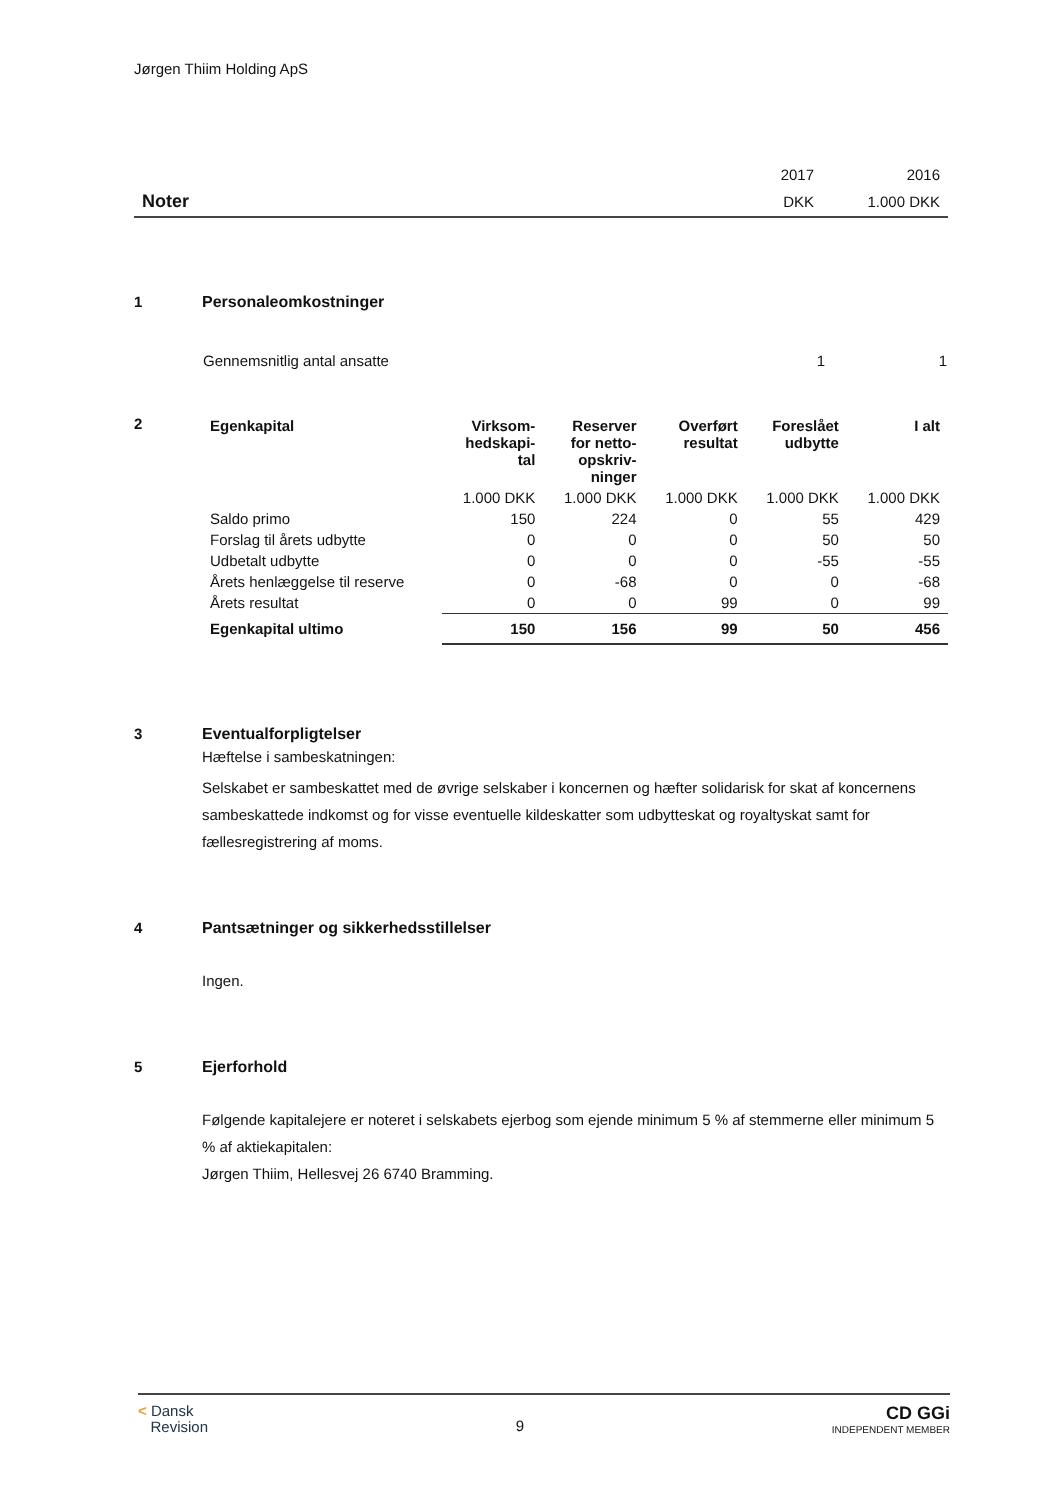Jørgen Thiim Holding ApS
| | 2017 | 2016 |
| Noter | DKK | 1.000 DKK |
1 Personaleomkostninger
| Gennemsnitlig antal ansatte | 1 | 1 |
2
| Egenkapital | Virksom- hedskapi- tal | Reserver for netto- opskriv- ninger | Overført resultat | Foreslået udbytte | I alt |
| --- | --- | --- | --- | --- | --- |
| | 1.000 DKK | 1.000 DKK | 1.000 DKK | 1.000 DKK | 1.000 DKK |
| Saldo primo | 150 | 224 | 0 | 55 | 429 |
| Forslag til årets udbytte | 0 | 0 | 0 | 50 | 50 |
| Udbetalt udbytte | 0 | 0 | 0 | -55 | -55 |
| Årets henlæggelse til reserve | 0 | -68 | 0 | 0 | -68 |
| Årets resultat | 0 | 0 | 99 | 0 | 99 |
| Egenkapital ultimo | 150 | 156 | 99 | 50 | 456 |
3 Eventualforpligtelser
Hæftelse i sambeskatningen:
Selskabet er sambeskattet med de øvrige selskaber i koncernen og hæfter solidarisk for skat af koncernens sambeskattede indkomst og for visse eventuelle kildeskatter som udbytteskat og royaltyskat samt for fællesregistrering af moms.
4 Pantsætninger og sikkerhedsstillelser
Ingen.
5 Ejerforhold
Følgende kapitalejere er noteret i selskabets ejerbog som ejende minimum 5 % af stemmerne eller minimum 5 % af aktiekapitalen:
Jørgen Thiim, Hellesvej 26 6740 Bramming.
< Dansk
Revision
9
CD GGi
INDEPENDENT MEMBER